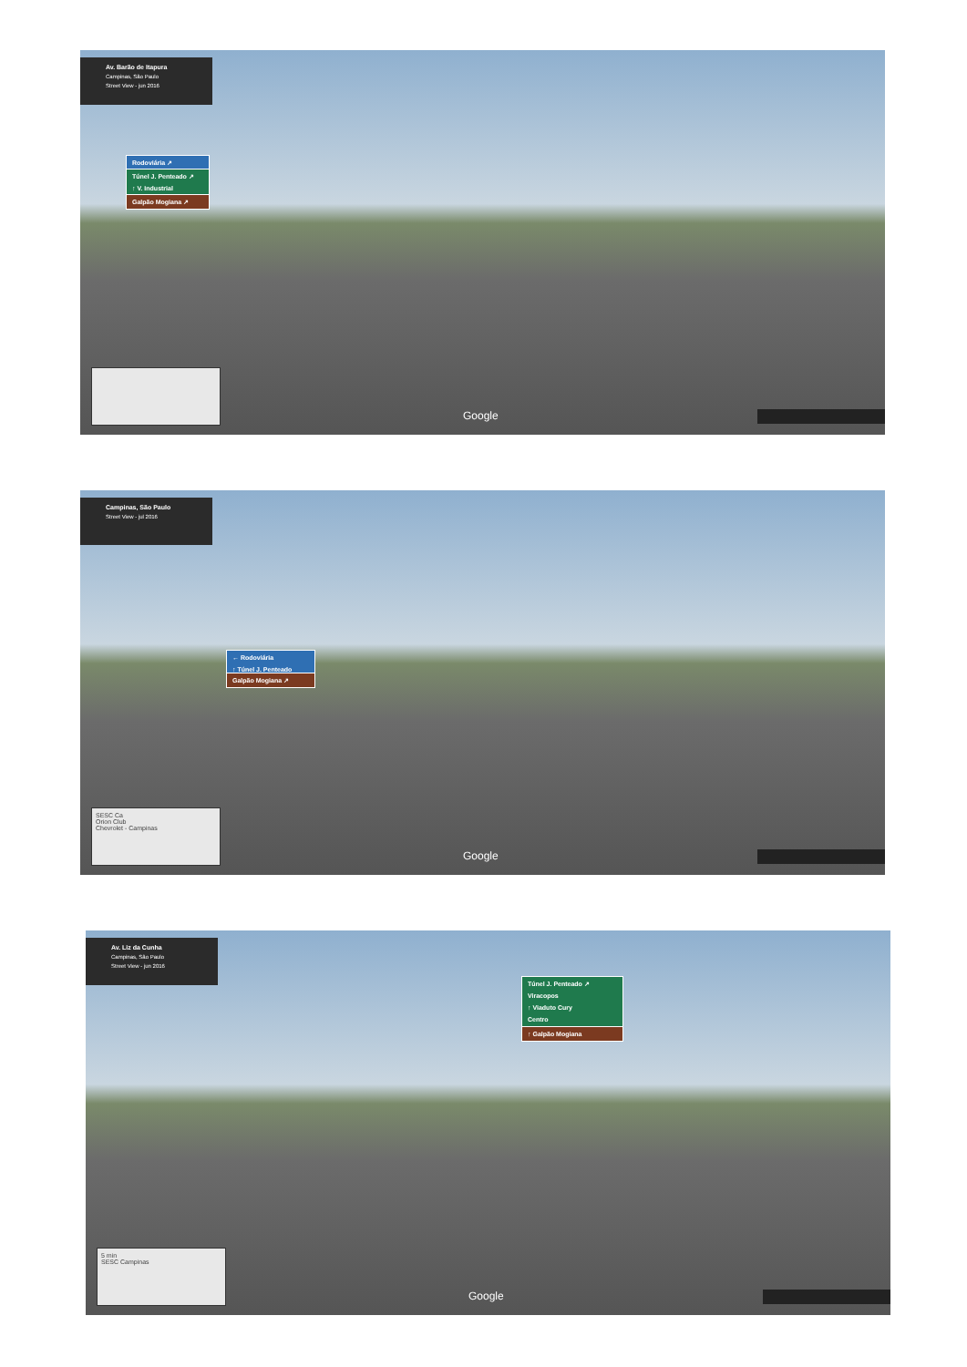Av. Barão de Itapura
Campinas, São Paulo
Street View - jun 2016
Rodoviária ↗
Túnel J. Penteado ↗
↑ V. Industrial
Galpão Mogiana ↗
Google
Campinas, São Paulo
Street View - jul 2016
← Rodoviária
↑ Túnel J. Penteado
Galpão Mogiana ↗
SESC Ca
Orion Club
Chevrolet - Campinas
Google
Av. Liz da Cunha
Campinas, São Paulo
Street View - jun 2016
Túnel J. Penteado ↗
Viracopos
↑ Viaduto Cury
Centro
↑ Galpão Mogiana
5 min
SESC Campinas
Google